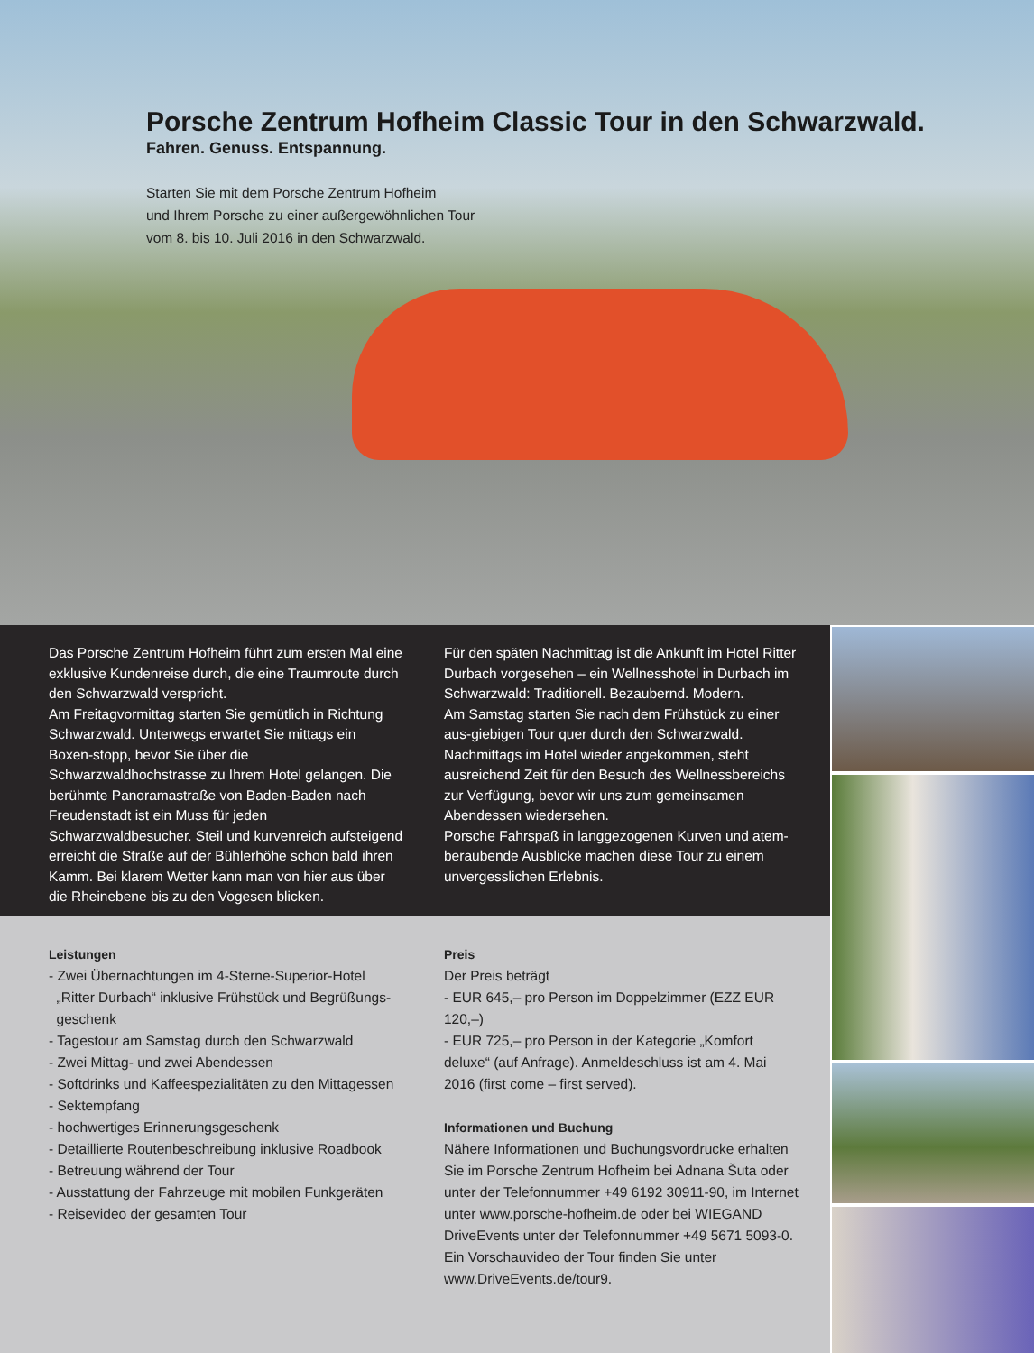Porsche Zentrum Hofheim Classic Tour in den Schwarzwald.
Fahren. Genuss. Entspannung.
Starten Sie mit dem Porsche Zentrum Hofheim
und Ihrem Porsche zu einer außergewöhnlichen Tour
vom 8. bis 10. Juli 2016 in den Schwarzwald.
Das Porsche Zentrum Hofheim führt zum ersten Mal eine exklusive Kundenreise durch, die eine Traumroute durch den Schwarzwald verspricht.
Am Freitagvormittag starten Sie gemütlich in Richtung Schwarzwald. Unterwegs erwartet Sie mittags ein Boxen-stopp, bevor Sie über die Schwarzwaldhochstrasse zu Ihrem Hotel gelangen. Die berühmte Panoramastraße von Baden-Baden nach Freudenstadt ist ein Muss für jeden Schwarzwaldbesucher. Steil und kurvenreich aufsteigend erreicht die Straße auf der Bühlerhöhe schon bald ihren Kamm. Bei klarem Wetter kann man von hier aus über die Rheinebene bis zu den Vogesen blicken.
Für den späten Nachmittag ist die Ankunft im Hotel Ritter Durbach vorgesehen – ein Wellnesshotel in Durbach im Schwarzwald: Traditionell. Bezaubernd. Modern.
Am Samstag starten Sie nach dem Frühstück zu einer aus-giebigen Tour quer durch den Schwarzwald. Nachmittags im Hotel wieder angekommen, steht ausreichend Zeit für den Besuch des Wellnessbereichs zur Verfügung, bevor wir uns zum gemeinsamen Abendessen wiedersehen.
Porsche Fahrspaß in langgezogenen Kurven und atem-beraubende Ausblicke machen diese Tour zu einem unvergesslichen Erlebnis.
Leistungen
- Zwei Übernachtungen im 4-Sterne-Superior-Hotel
„Ritter Durbach“ inklusive Frühstück und Begrüßungs-
geschenk
- Tagestour am Samstag durch den Schwarzwald
- Zwei Mittag- und zwei Abendessen
- Softdrinks und Kaffeespezialitäten zu den Mittagessen
- Sektempfang
- hochwertiges Erinnerungsgeschenk
- Detaillierte Routenbeschreibung inklusive Roadbook
- Betreuung während der Tour
- Ausstattung der Fahrzeuge mit mobilen Funkgeräten
- Reisevideo der gesamten Tour
Preis
Der Preis beträgt
- EUR 645,– pro Person im Doppelzimmer (EZZ EUR 120,–)
- EUR 725,– pro Person in der Kategorie „Komfort deluxe“ (auf Anfrage). Anmeldeschluss ist am 4. Mai 2016 (first come – first served).
Informationen und Buchung
Nähere Informationen und Buchungsvordrucke erhalten Sie im Porsche Zentrum Hofheim bei Adnana Šuta oder unter der Telefonnummer +49 6192 30911-90, im Internet unter www.porsche-hofheim.de oder bei WIEGAND DriveEvents unter der Telefonnummer +49 5671 5093-0. Ein Vorschauvideo der Tour finden Sie unter www.DriveEvents.de/tour9.